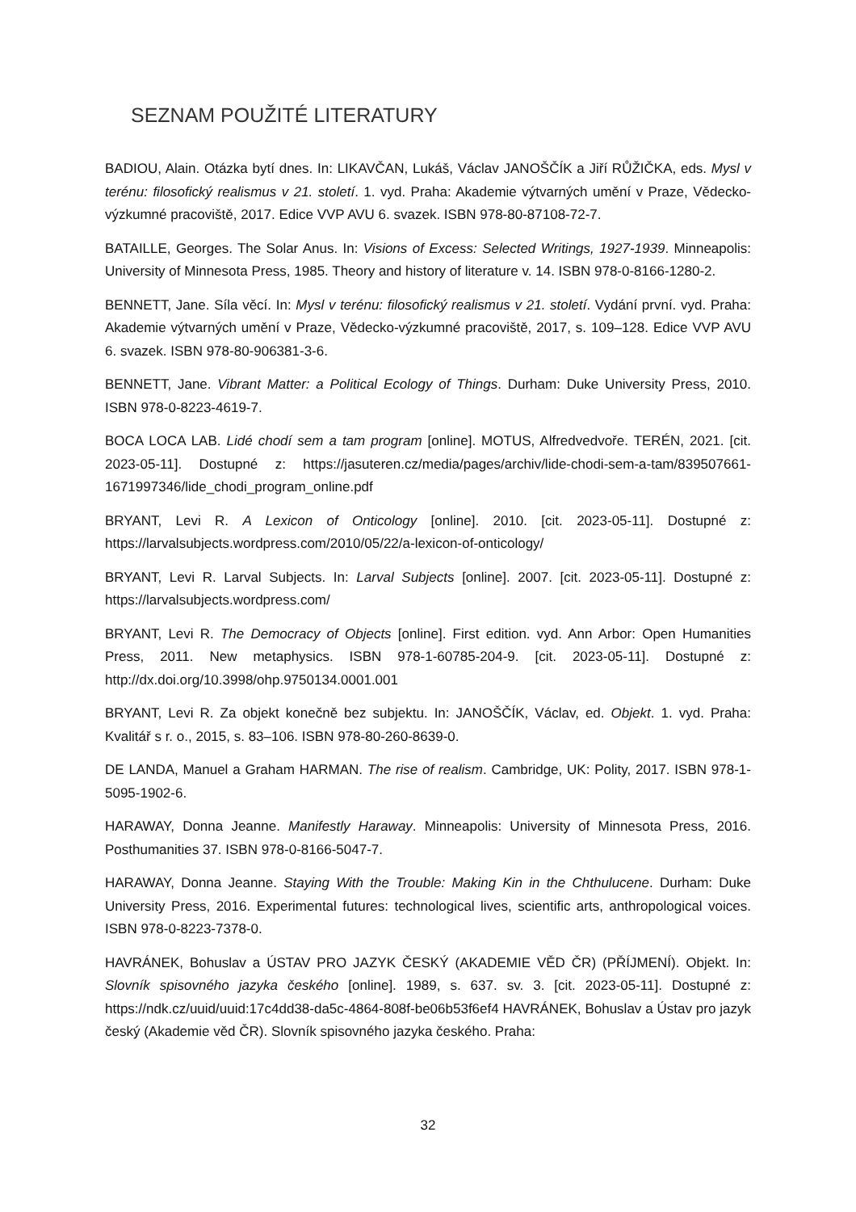SEZNAM POUŽITÉ LITERATURY
BADIOU, Alain. Otázka bytí dnes. In: LIKAVČAN, Lukáš, Václav JANOŠČÍK a Jiří RŮŽIČKA, eds. Mysl v terénu: filosofický realismus v 21. století. 1. vyd. Praha: Akademie výtvarných umění v Praze, Vědecko-výzkumné pracoviště, 2017. Edice VVP AVU 6. svazek. ISBN 978-80-87108-72-7.
BATAILLE, Georges. The Solar Anus. In: Visions of Excess: Selected Writings, 1927-1939. Minneapolis: University of Minnesota Press, 1985. Theory and history of literature v. 14. ISBN 978-0-8166-1280-2.
BENNETT, Jane. Síla věcí. In: Mysl v terénu: filosofický realismus v 21. století. Vydání první. vyd. Praha: Akademie výtvarných umění v Praze, Vědecko-výzkumné pracoviště, 2017, s. 109–128. Edice VVP AVU 6. svazek. ISBN 978-80-906381-3-6.
BENNETT, Jane. Vibrant Matter: a Political Ecology of Things. Durham: Duke University Press, 2010. ISBN 978-0-8223-4619-7.
BOCA LOCA LAB. Lidé chodí sem a tam program [online]. MOTUS, Alfredvedvoře. TERÉN, 2021. [cit. 2023-05-11]. Dostupné z: https://jasuteren.cz/media/pages/archiv/lide-chodi-sem-a-tam/839507661-1671997346/lide_chodi_program_online.pdf
BRYANT, Levi R. A Lexicon of Onticology [online]. 2010. [cit. 2023-05-11]. Dostupné z: https://larvalsubjects.wordpress.com/2010/05/22/a-lexicon-of-onticology/
BRYANT, Levi R. Larval Subjects. In: Larval Subjects [online]. 2007. [cit. 2023-05-11]. Dostupné z: https://larvalsubjects.wordpress.com/
BRYANT, Levi R. The Democracy of Objects [online]. First edition. vyd. Ann Arbor: Open Humanities Press, 2011. New metaphysics. ISBN 978-1-60785-204-9. [cit. 2023-05-11]. Dostupné z: http://dx.doi.org/10.3998/ohp.9750134.0001.001
BRYANT, Levi R. Za objekt konečně bez subjektu. In: JANOŠČÍK, Václav, ed. Objekt. 1. vyd. Praha: Kvalitář s r. o., 2015, s. 83–106. ISBN 978-80-260-8639-0.
DE LANDA, Manuel a Graham HARMAN. The rise of realism. Cambridge, UK: Polity, 2017. ISBN 978-1-5095-1902-6.
HARAWAY, Donna Jeanne. Manifestly Haraway. Minneapolis: University of Minnesota Press, 2016. Posthumanities 37. ISBN 978-0-8166-5047-7.
HARAWAY, Donna Jeanne. Staying With the Trouble: Making Kin in the Chthulucene. Durham: Duke University Press, 2016. Experimental futures: technological lives, scientific arts, anthropological voices. ISBN 978-0-8223-7378-0.
HAVRÁNEK, Bohuslav a ÚSTAV PRO JAZYK ČESKÝ (AKADEMIE VĚD ČR) (PŘÍJMENÍ). Objekt. In: Slovník spisovného jazyka českého [online]. 1989, s. 637. sv. 3. [cit. 2023-05-11]. Dostupné z: https://ndk.cz/uuid/uuid:17c4dd38-da5c-4864-808f-be06b53f6ef4 HAVRÁNEK, Bohuslav a Ústav pro jazyk český (Akademie věd ČR). Slovník spisovného jazyka českého. Praha:
32